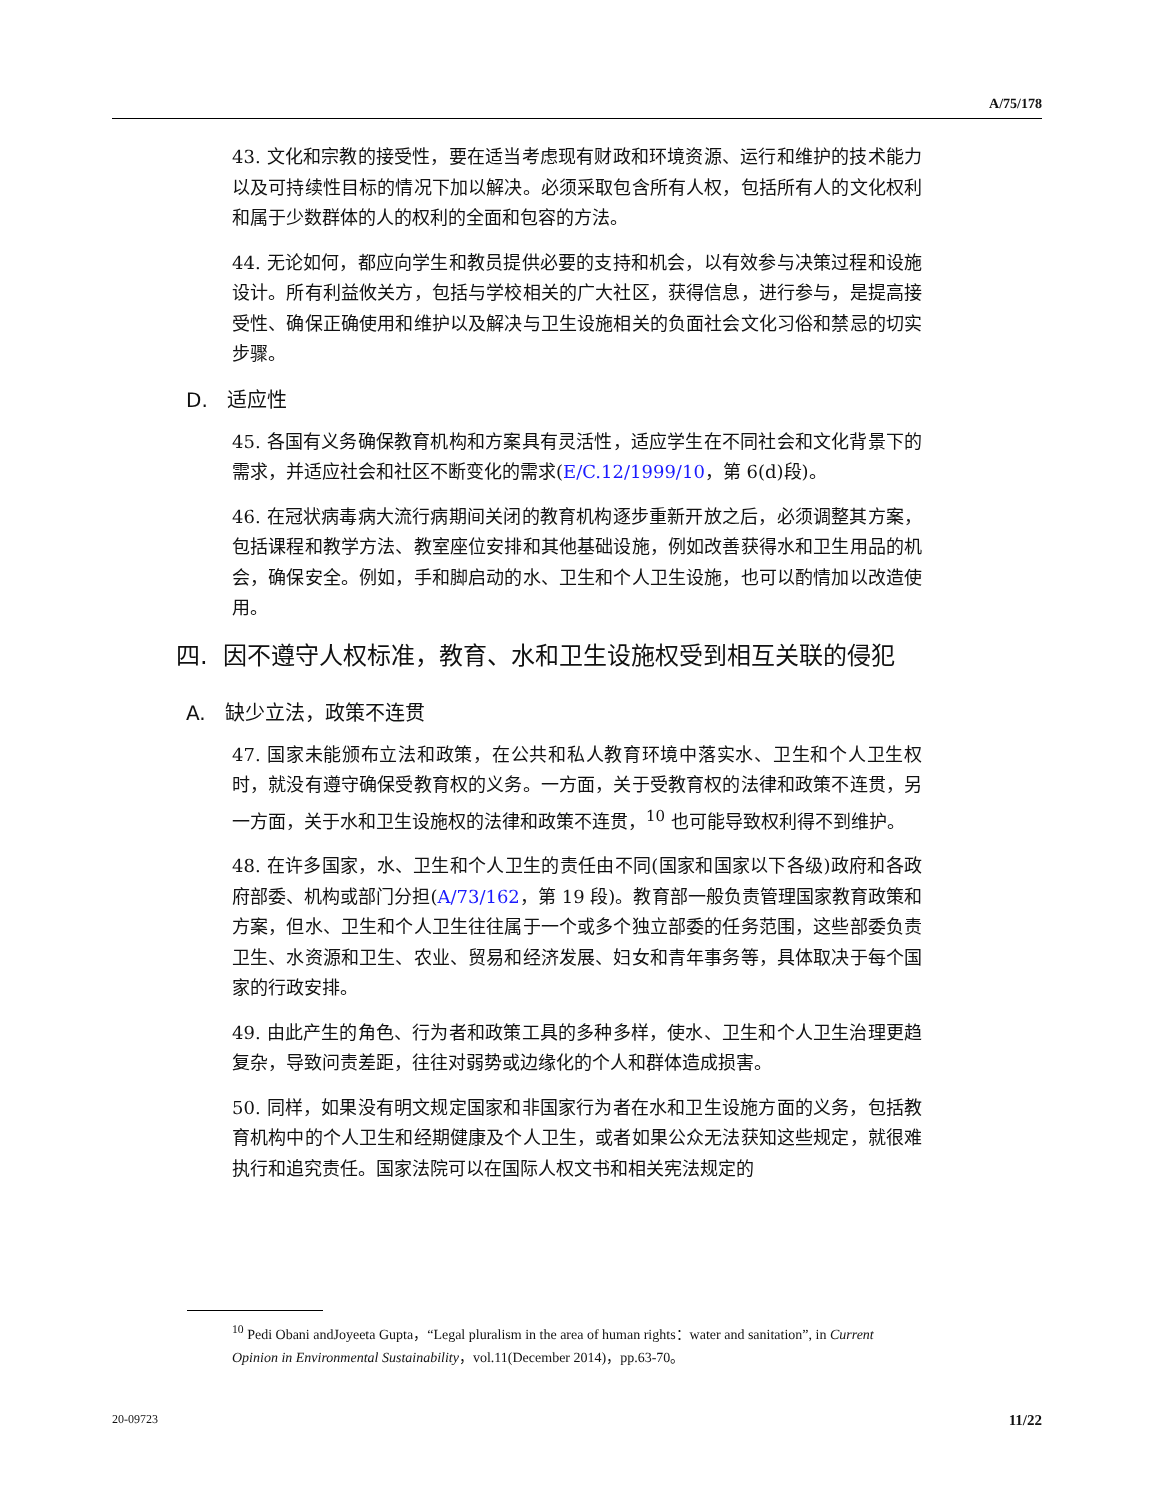A/75/178
43. 文化和宗教的接受性，要在适当考虑现有财政和环境资源、运行和维护的技术能力以及可持续性目标的情况下加以解决。必须采取包含所有人权，包括所有人的文化权利和属于少数群体的人的权利的全面和包容的方法。
44. 无论如何，都应向学生和教员提供必要的支持和机会，以有效参与决策过程和设施设计。所有利益攸关方，包括与学校相关的广大社区，获得信息，进行参与，是提高接受性、确保正确使用和维护以及解决与卫生设施相关的负面社会文化习俗和禁忌的切实步骤。
D. 适应性
45. 各国有义务确保教育机构和方案具有灵活性，适应学生在不同社会和文化背景下的需求，并适应社会和社区不断变化的需求(E/C.12/1999/10，第 6(d)段)。
46. 在冠状病毒病大流行病期间关闭的教育机构逐步重新开放之后，必须调整其方案，包括课程和教学方法、教室座位安排和其他基础设施，例如改善获得水和卫生用品的机会，确保安全。例如，手和脚启动的水、卫生和个人卫生设施，也可以酌情加以改造使用。
四. 因不遵守人权标准，教育、水和卫生设施权受到相互关联的侵犯
A. 缺少立法，政策不连贯
47. 国家未能颁布立法和政策，在公共和私人教育环境中落实水、卫生和个人卫生权时，就没有遵守确保受教育权的义务。一方面，关于受教育权的法律和政策不连贯，另一方面，关于水和卫生设施权的法律和政策不连贯，<sup>10</sup> 也可能导致权利得不到维护。
48. 在许多国家，水、卫生和个人卫生的责任由不同(国家和国家以下各级)政府和各政府部委、机构或部门分担(A/73/162，第 19 段)。教育部一般负责管理国家教育政策和方案，但水、卫生和个人卫生往往属于一个或多个独立部委的任务范围，这些部委负责卫生、水资源和卫生、农业、贸易和经济发展、妇女和青年事务等，具体取决于每个国家的行政安排。
49. 由此产生的角色、行为者和政策工具的多种多样，使水、卫生和个人卫生治理更趋复杂，导致问责差距，往往对弱势或边缘化的个人和群体造成损害。
50. 同样，如果没有明文规定国家和非国家行为者在水和卫生设施方面的义务，包括教育机构中的个人卫生和经期健康及个人卫生，或者如果公众无法获知这些规定，就很难执行和追究责任。国家法院可以在国际人权文书和相关宪法规定的
<sup>10</sup> Pedi Obani andJoyeeta Gupta，“Legal pluralism in the area of human rights：water and sanitation”, in Current Opinion in Environmental Sustainability，vol.11(December 2014)，pp.63-70。
20-09723 11/22